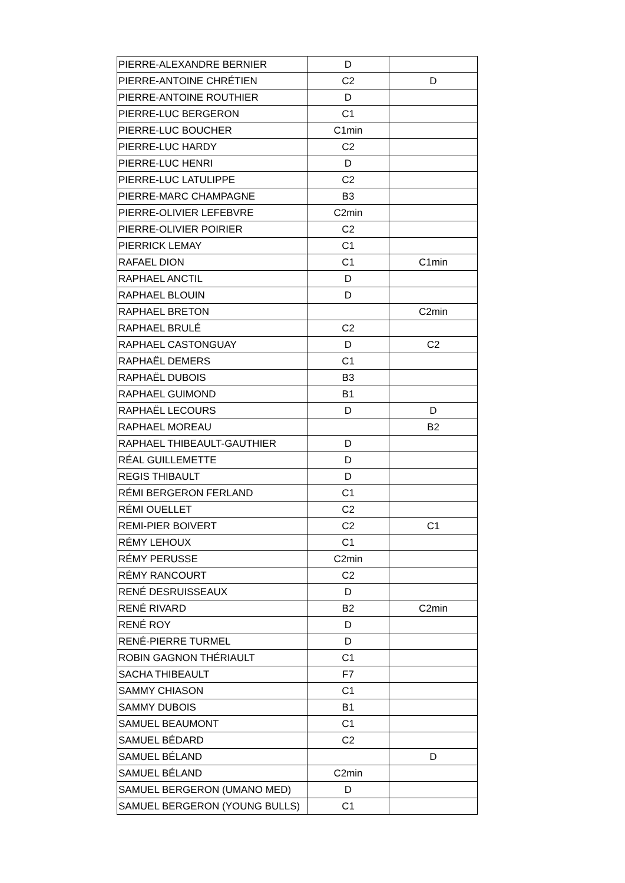| PIERRE-ALEXANDRE BERNIER | D | |
| PIERRE-ANTOINE CHRÉTIEN | C2 | D |
| PIERRE-ANTOINE ROUTHIER | D | |
| PIERRE-LUC BERGERON | C1 | |
| PIERRE-LUC BOUCHER | C1min | |
| PIERRE-LUC HARDY | C2 | |
| PIERRE-LUC HENRI | D | |
| PIERRE-LUC LATULIPPE | C2 | |
| PIERRE-MARC CHAMPAGNE | B3 | |
| PIERRE-OLIVIER LEFEBVRE | C2min | |
| PIERRE-OLIVIER POIRIER | C2 | |
| PIERRICK LEMAY | C1 | |
| RAFAEL DION | C1 | C1min |
| RAPHAEL ANCTIL | D | |
| RAPHAEL BLOUIN | D | |
| RAPHAEL BRETON | | C2min |
| RAPHAEL BRULÉ | C2 | |
| RAPHAEL CASTONGUAY | D | C2 |
| RAPHAËL DEMERS | C1 | |
| RAPHAËL DUBOIS | B3 | |
| RAPHAEL GUIMOND | B1 | |
| RAPHAËL LECOURS | D | D |
| RAPHAEL MOREAU | | B2 |
| RAPHAEL THIBEAULT-GAUTHIER | D | |
| RÉAL GUILLEMETTE | D | |
| REGIS THIBAULT | D | |
| RÉMI BERGERON FERLAND | C1 | |
| RÉMI OUELLET | C2 | |
| REMI-PIER BOIVERT | C2 | C1 |
| RÉMY LEHOUX | C1 | |
| RÉMY PERUSSE | C2min | |
| RÉMY RANCOURT | C2 | |
| RENÉ DESRUISSEAUX | D | |
| RENÉ RIVARD | B2 | C2min |
| RENÉ ROY | D | |
| RENÉ-PIERRE TURMEL | D | |
| ROBIN GAGNON THÉRIAULT | C1 | |
| SACHA THIBEAULT | F7 | |
| SAMMY CHIASON | C1 | |
| SAMMY DUBOIS | B1 | |
| SAMUEL BEAUMONT | C1 | |
| SAMUEL BÉDARD | C2 | |
| SAMUEL BÉLAND | | D |
| SAMUEL BÉLAND | C2min | |
| SAMUEL BERGERON (UMANO MED) | D | |
| SAMUEL BERGERON (YOUNG BULLS) | C1 | |